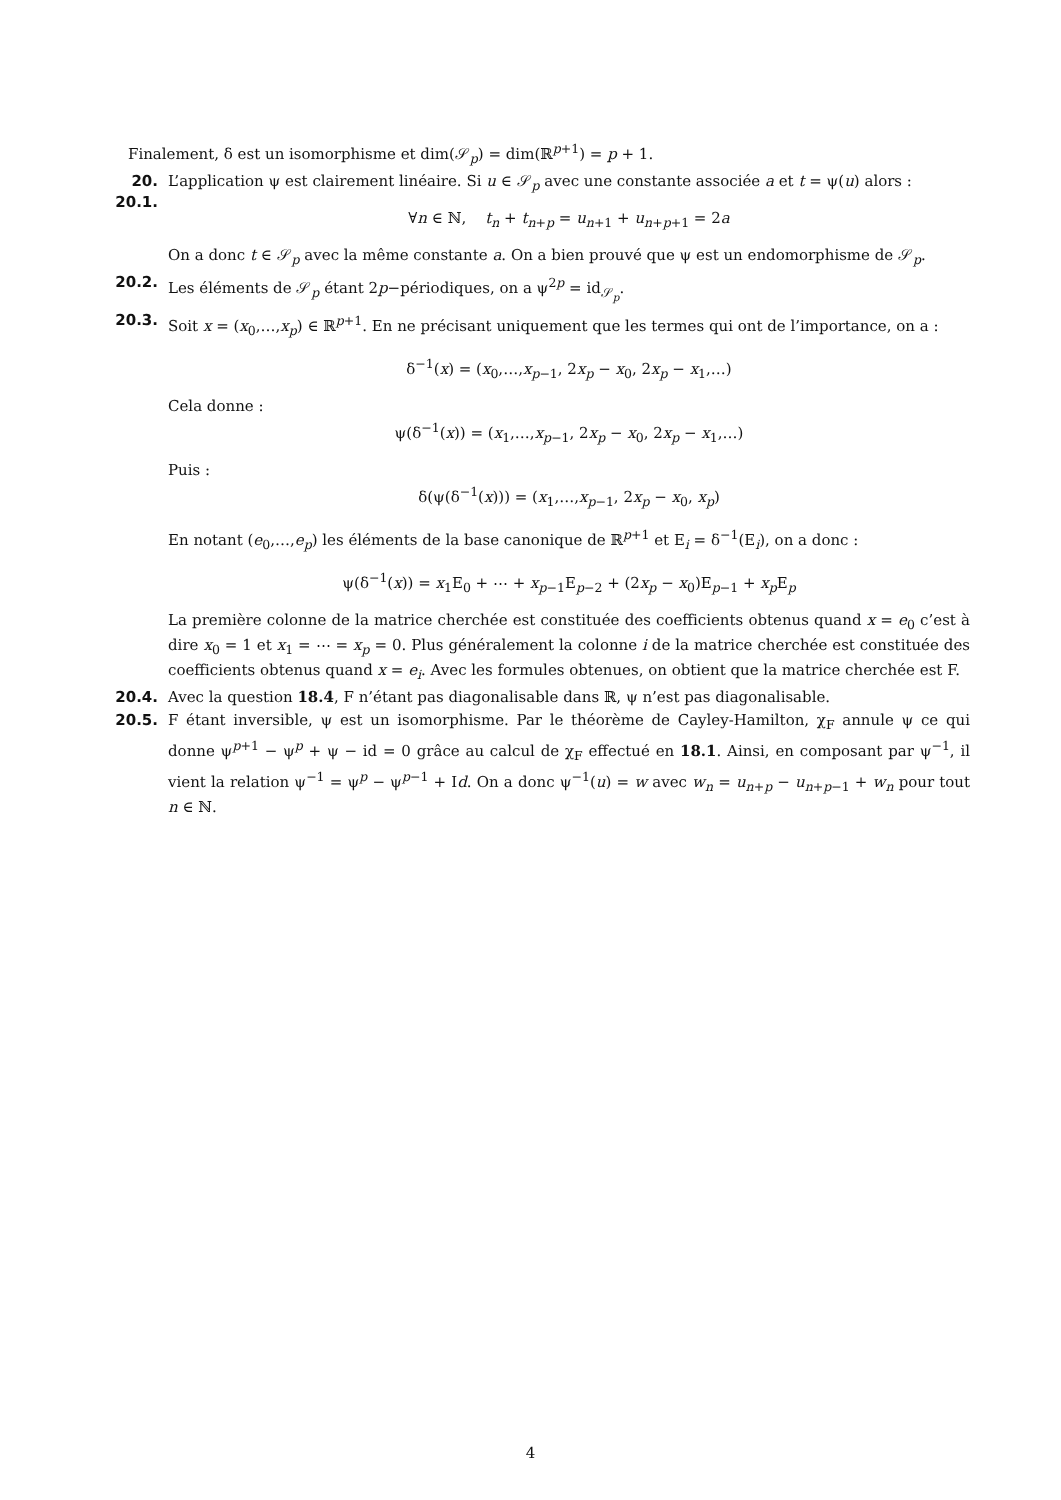Finalement, δ est un isomorphisme et dim(𝒮<sub>p</sub>) = dim(ℝ<sup>p+1</sup>) = p + 1.
20. 20.1.
L’application ψ est clairement linéaire. Si u ∈ 𝒮<sub>p</sub> avec une constante associée a et t = ψ(u) alors :
∀n ∈ ℕ, t<sub>n</sub> + t<sub>n+p</sub> = u<sub>n+1</sub> + u<sub>n+p+1</sub> = 2a
On a donc t ∈ 𝒮<sub>p</sub> avec la même constante a. On a bien prouvé que ψ est un endomorphisme de 𝒮<sub>p</sub>.
20.2. Les éléments de 𝒮<sub>p</sub> étant 2p−périodiques, on a ψ<sup>2p</sup> = id<sub>𝒮<sub>p</sub></sub>.
20.3. Soit x = (x<sub>0</sub>,…,x<sub>p</sub>) ∈ ℝ<sup>p+1</sup>. En ne précisant uniquement que les termes qui ont de l’importance, on a :
δ<sup>−1</sup>(x) = (x<sub>0</sub>,…,x<sub>p−1</sub>, 2x<sub>p</sub> − x<sub>0</sub>, 2x<sub>p</sub> − x<sub>1</sub>,…)
Cela donne :
ψ(δ<sup>−1</sup>(x)) = (x<sub>1</sub>,…,x<sub>p−1</sub>, 2x<sub>p</sub> − x<sub>0</sub>, 2x<sub>p</sub> − x<sub>1</sub>,…)
Puis :
δ(ψ(δ<sup>−1</sup>(x))) = (x<sub>1</sub>,…,x<sub>p−1</sub>, 2x<sub>p</sub> − x<sub>0</sub>, x<sub>p</sub>)
En notant (e<sub>0</sub>,…,e<sub>p</sub>) les éléments de la base canonique de ℝ<sup>p+1</sup> et E<sub>i</sub> = δ<sup>−1</sup>(E<sub>i</sub>), on a donc :
ψ(δ<sup>−1</sup>(x)) = x<sub>1</sub>E<sub>0</sub> + ⋯ + x<sub>p−1</sub>E<sub>p−2</sub> + (2x<sub>p</sub> − x<sub>0</sub>)E<sub>p−1</sub> + x<sub>p</sub> E<sub>p</sub>
La première colonne de la matrice cherchée est constituée des coefficients obtenus quand x = e<sub>0</sub> c’est à dire x<sub>0</sub> = 1 et x<sub>1</sub> = ⋯ = x<sub>p</sub> = 0. Plus généralement la colonne i de la matrice cherchée est constituée des coefficients obtenus quand x = e<sub>i</sub>. Avec les formules obtenues, on obtient que la matrice cherchée est F.
20.4. Avec la question 18.4, F n’étant pas diagonalisable dans ℝ, ψ n’est pas diagonalisable.
20.5. F étant inversible, ψ est un isomorphisme. Par le théorème de Cayley-Hamilton, χ<sub>F</sub> annule ψ ce qui donne ψ<sup>p+1</sup> − ψ<sup>p</sup> + ψ − id = 0 grâce au calcul de χ<sub>F</sub> effectué en 18.1. Ainsi, en composant par ψ<sup>−1</sup>, il vient la relation ψ<sup>−1</sup> = ψ<sup>p</sup> − ψ<sup>p−1</sup> + Id. On a donc ψ<sup>−1</sup>(u) = w avec w<sub>n</sub> = u<sub>n+p</sub> − u<sub>n+p−1</sub> + w<sub>n</sub> pour tout n ∈ ℕ.
4